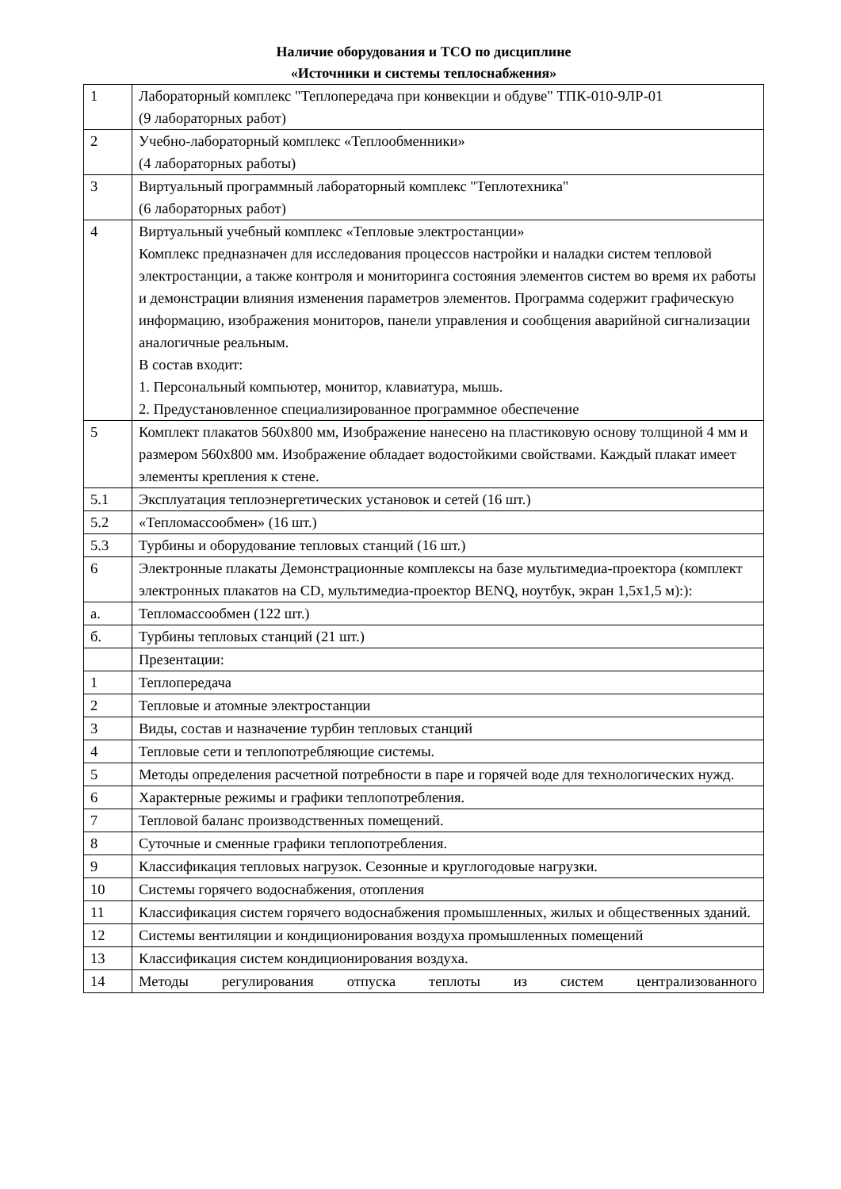Наличие оборудования и ТСО по дисциплине
«Источники и системы теплоснабжения»
| 1 | Лабораторный комплекс "Теплопередача при конвекции и обдуве" ТПК-010-9ЛР-01 (9 лабораторных работ) |
| 2 | Учебно-лабораторный комплекс «Теплообменники» (4 лабораторных работы) |
| 3 | Виртуальный программный лабораторный комплекс "Теплотехника" (6 лабораторных работ) |
| 4 | Виртуальный учебный комплекс «Тепловые электростанции» Комплекс предназначен для исследования процессов настройки и наладки систем тепловой электростанции, а также контроля и мониторинга состояния элементов систем во время их работы и демонстрации влияния изменения параметров элементов. Программа содержит графическую информацию, изображения мониторов, панели управления и сообщения аварийной сигнализации аналогичные реальным. В состав входит: 1. Персональный компьютер, монитор, клавиатура, мышь. 2. Предустановленное специализированное программное обеспечение |
| 5 | Комплект плакатов 560х800 мм, Изображение нанесено на пластиковую основу толщиной 4 мм и размером 560х800 мм. Изображение обладает водостойкими свойствами. Каждый плакат имеет элементы крепления к стене. |
| 5.1 | Эксплуатация теплоэнергетических установок и сетей (16 шт.) |
| 5.2 | «Тепломассообмен» (16 шт.) |
| 5.3 | Турбины и оборудование тепловых станций (16 шт.) |
| 6 | Электронные плакаты Демонстрационные комплексы на базе мультимедиа-проектора (комплект электронных плакатов на CD, мультимедиа-проектор BENQ, ноутбук, экран 1,5х1,5 м):): |
| а. | Тепломассообмен (122 шт.) |
| б. | Турбины тепловых станций (21 шт.) |
| | Презентации: |
| 1 | Теплопередача |
| 2 | Тепловые и атомные электростанции |
| 3 | Виды, состав и назначение турбин тепловых станций |
| 4 | Тепловые сети и теплопотребляющие системы. |
| 5 | Методы определения расчетной потребности в паре и горячей воде для технологических нужд. |
| 6 | Характерные режимы и графики теплопотребления. |
| 7 | Тепловой баланс производственных помещений. |
| 8 | Суточные и сменные графики теплопотребления. |
| 9 | Классификация тепловых нагрузок. Сезонные и круглогодовые нагрузки. |
| 10 | Системы горячего водоснабжения, отопления |
| 11 | Классификация систем горячего водоснабжения промышленных, жилых и общественных зданий. |
| 12 | Системы вентиляции и кондиционирования воздуха промышленных помещений |
| 13 | Классификация систем кондиционирования воздуха. |
| 14 | Методы регулирования отпуска теплоты из систем централизованного |